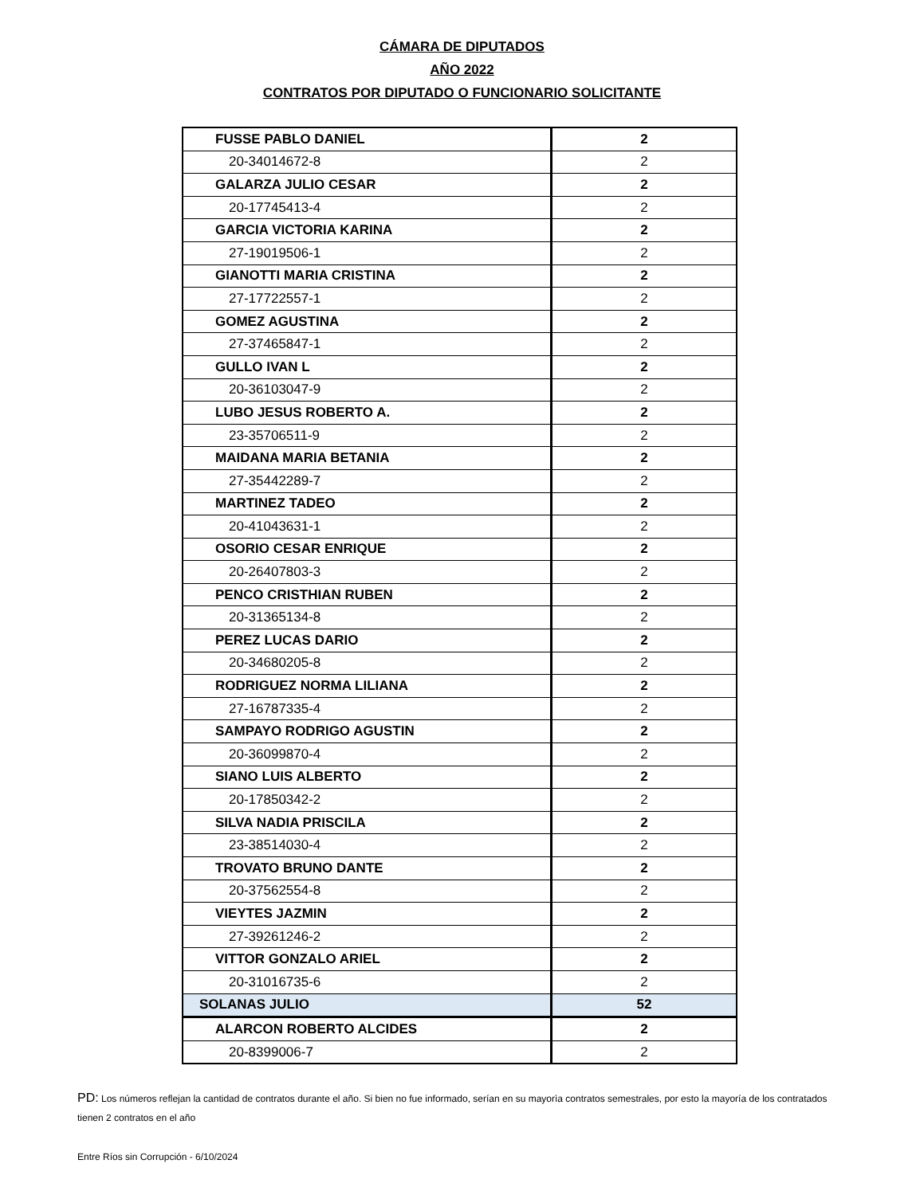CÁMARA DE DIPUTADOS
AÑO 2022
CONTRATOS POR DIPUTADO O FUNCIONARIO SOLICITANTE
| FUSSE PABLO DANIEL | 2 |
| 20-34014672-8 | 2 |
| GALARZA JULIO CESAR | 2 |
| 20-17745413-4 | 2 |
| GARCIA VICTORIA KARINA | 2 |
| 27-19019506-1 | 2 |
| GIANOTTI MARIA CRISTINA | 2 |
| 27-17722557-1 | 2 |
| GOMEZ AGUSTINA | 2 |
| 27-37465847-1 | 2 |
| GULLO IVAN L | 2 |
| 20-36103047-9 | 2 |
| LUBO JESUS ROBERTO A. | 2 |
| 23-35706511-9 | 2 |
| MAIDANA MARIA BETANIA | 2 |
| 27-35442289-7 | 2 |
| MARTINEZ TADEO | 2 |
| 20-41043631-1 | 2 |
| OSORIO CESAR ENRIQUE | 2 |
| 20-26407803-3 | 2 |
| PENCO CRISTHIAN RUBEN | 2 |
| 20-31365134-8 | 2 |
| PEREZ LUCAS DARIO | 2 |
| 20-34680205-8 | 2 |
| RODRIGUEZ NORMA LILIANA | 2 |
| 27-16787335-4 | 2 |
| SAMPAYO RODRIGO AGUSTIN | 2 |
| 20-36099870-4 | 2 |
| SIANO LUIS ALBERTO | 2 |
| 20-17850342-2 | 2 |
| SILVA NADIA PRISCILA | 2 |
| 23-38514030-4 | 2 |
| TROVATO BRUNO DANTE | 2 |
| 20-37562554-8 | 2 |
| VIEYTES JAZMIN | 2 |
| 27-39261246-2 | 2 |
| VITTOR GONZALO ARIEL | 2 |
| 20-31016735-6 | 2 |
| SOLANAS JULIO | 52 |
| ALARCON ROBERTO ALCIDES | 2 |
| 20-8399006-7 | 2 |
PD: Los números reflejan la cantidad de contratos durante el año. Si bien no fue informado, serían en su mayorìa contratos semestrales, por esto la mayoría de los contratados tienen 2 contratos en el año
Entre Ríos sin Corrupción - 6/10/2024